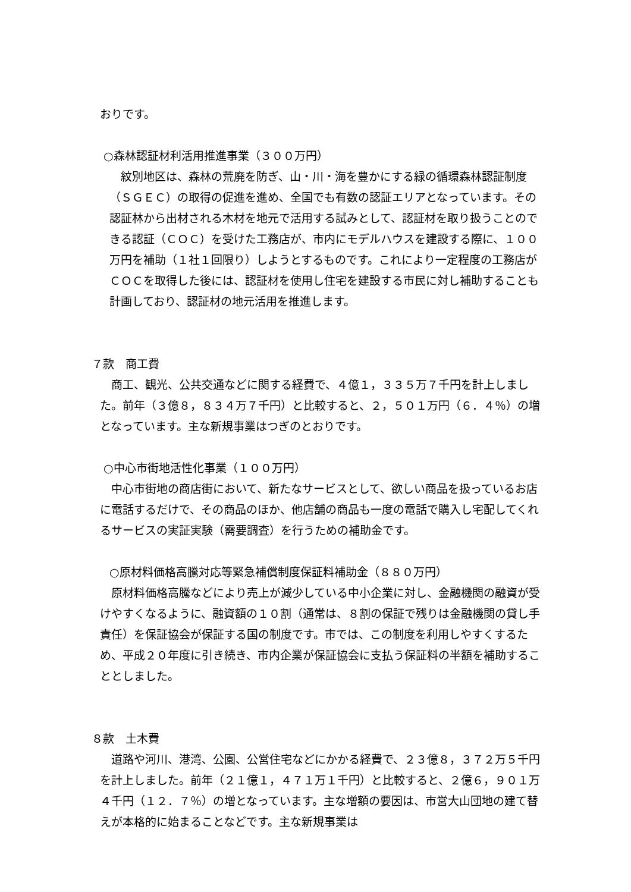おりです。
○森林認証材利活用推進事業（３００万円）
　紋別地区は、森林の荒廃を防ぎ、山・川・海を豊かにする緑の循環森林認証制度（ＳＧＥＣ）の取得の促進を進め、全国でも有数の認証エリアとなっています。その認証林から出材される木材を地元で活用する試みとして、認証材を取り扱うことのできる認証（ＣＯＣ）を受けた工務店が、市内にモデルハウスを建設する際に、１００万円を補助（１社１回限り）しようとするものです。これにより一定程度の工務店がＣＯＣを取得した後には、認証材を使用し住宅を建設する市民に対し補助することも計画しており、認証材の地元活用を推進します。
７款　商工費
　商工、観光、公共交通などに関する経費で、４億１，３３５万７千円を計上しました。前年（３億８，８３４万７千円）と比較すると、２，５０１万円（６．４％）の増となっています。主な新規事業はつぎのとおりです。
○中心市街地活性化事業（１００万円）
　中心市街地の商店街において、新たなサービスとして、欲しい商品を扱っているお店に電話するだけで、その商品のほか、他店舗の商品も一度の電話で購入し宅配してくれるサービスの実証実験（需要調査）を行うための補助金です。
○原材料価格高騰対応等緊急補償制度保証料補助金（８８０万円）
　原材料価格高騰などにより売上が減少している中小企業に対し、金融機関の融資が受けやすくなるように、融資額の１０割（通常は、８割の保証で残りは金融機関の貸し手責任）を保証協会が保証する国の制度です。市では、この制度を利用しやすくするため、平成２０年度に引き続き、市内企業が保証協会に支払う保証料の半額を補助することとしました。
８款　土木費
　道路や河川、港湾、公園、公営住宅などにかかる経費で、２３億８，３７２万５千円を計上しました。前年（２１億１，４７１万１千円）と比較すると、２億６，９０１万４千円（１２．７％）の増となっています。主な増額の要因は、市営大山団地の建て替えが本格的に始まることなどです。主な新規事業は